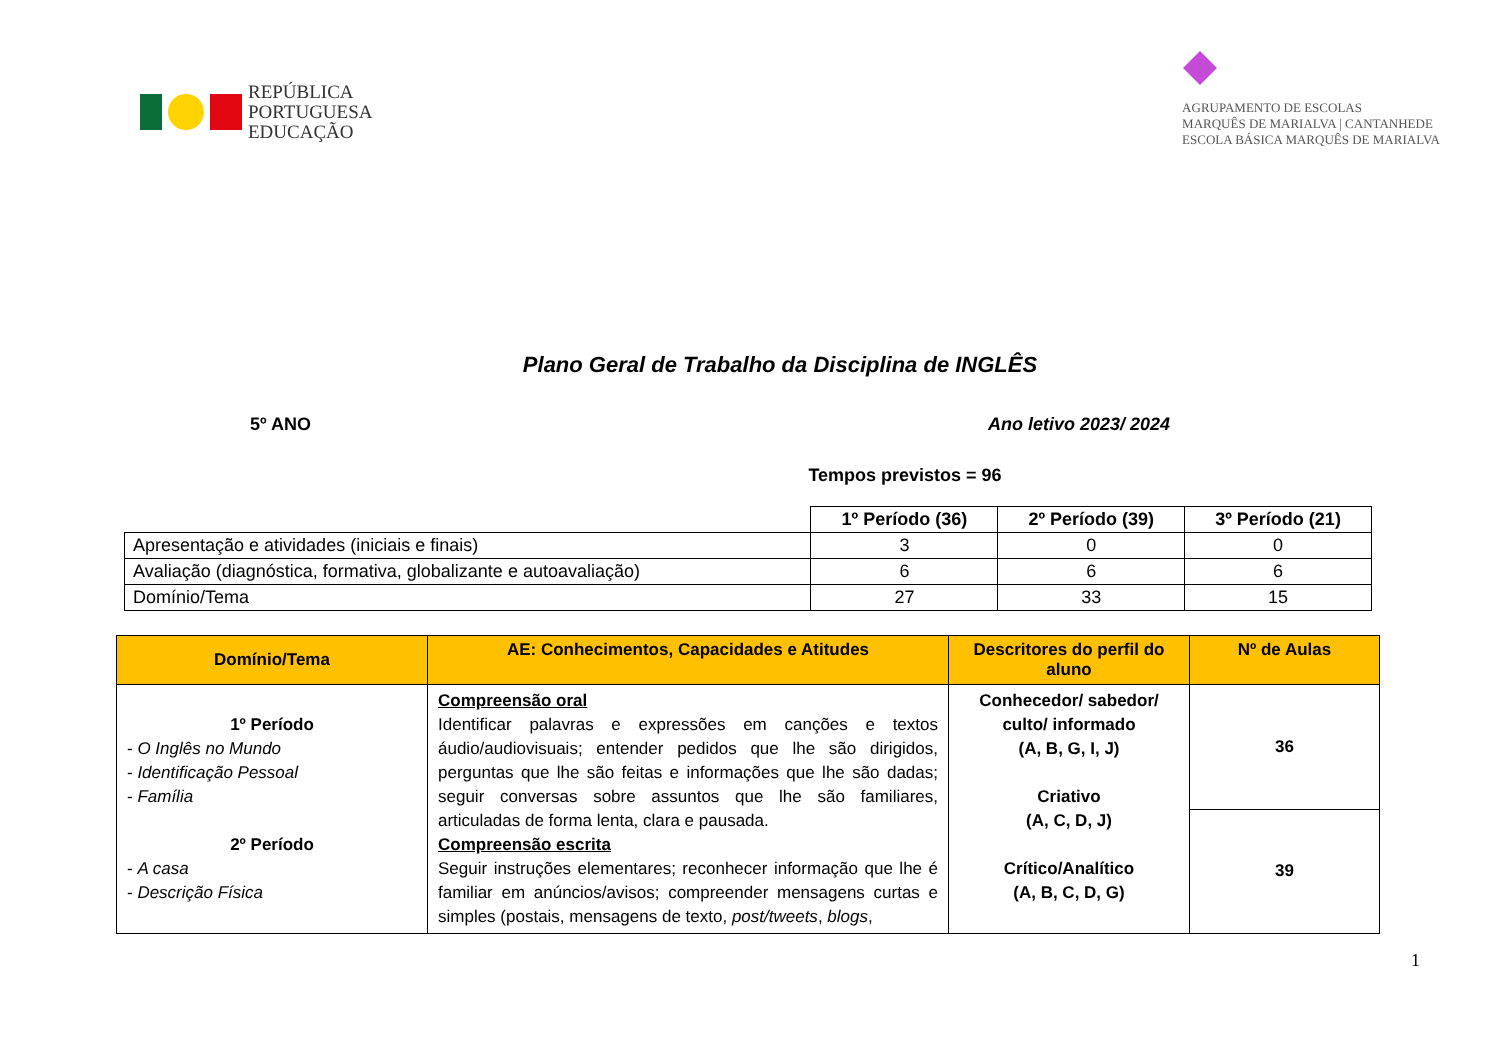REPÚBLICA
PORTUGUESA
EDUCAÇÃO
AGRUPAMENTO DE ESCOLAS
MARQUÊS DE MARIALVA | CANTANHEDE
ESCOLA BÁSICA MARQUÊS DE MARIALVA
Plano Geral de Trabalho da Disciplina de INGLÊS
5º ANO Ano letivo 2023/ 2024
Tempos previstos = 96
| | 1º Período (36) | 2º Período (39) | 3º Período (21) |
| Apresentação e atividades (iniciais e finais) | 3 | 0 | 0 |
| Avaliação (diagnóstica, formativa, globalizante e autoavaliação) | 6 | 6 | 6 |
| Domínio/Tema | 27 | 33 | 15 |
| Domínio/Tema | AE: Conhecimentos, Capacidades e Atitudes | Descritores do perfil do aluno | Nº de Aulas |
| --- | --- | --- | --- |
| 1º Período - O Inglês no Mundo - Identificação Pessoal - Família 2º Período - A casa - Descrição Física | Compreensão oral Identificar palavras e expressões em canções e textos áudio/audiovisuais; entender pedidos que lhe são dirigidos, perguntas que lhe são feitas e informações que lhe são dadas; seguir conversas sobre assuntos que lhe são familiares, articuladas de forma lenta, clara e pausada. Compreensão escrita Seguir instruções elementares; reconhecer informação que lhe é familiar em anúncios/avisos; compreender mensagens curtas e simples (postais, mensagens de texto, post/tweets , blogs , | Conhecedor/ sabedor/ culto/ informado (A, B, G, I, J) Criativo (A, C, D, J) Crítico/Analítico (A, B, C, D, G) | 36 |
| | | | 39 |
1